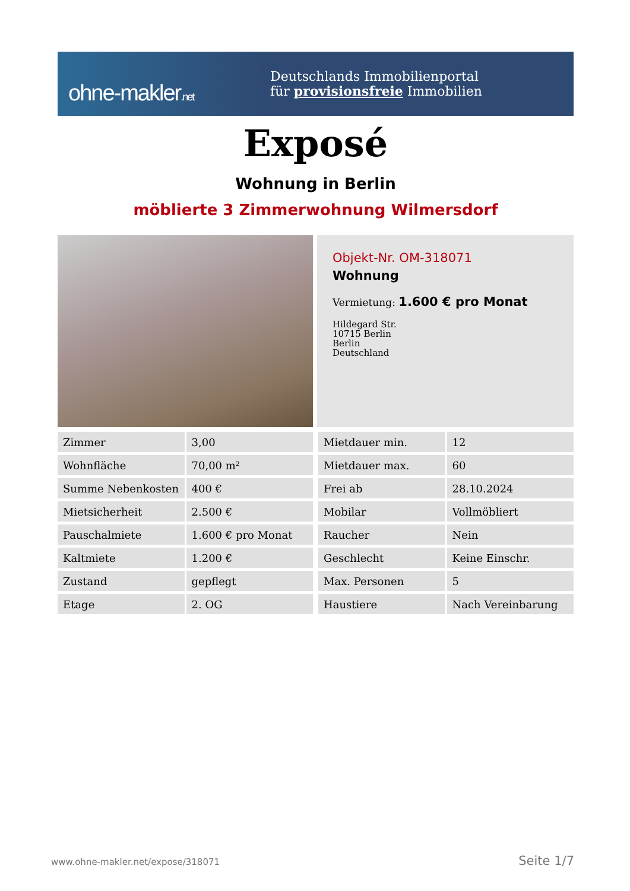ohne-makler.net
Deutschlands Immobilienportal
für provisionsfreie Immobilien
Exposé
Wohnung in Berlin
möblierte 3 Zimmerwohnung Wilmersdorf
Objekt-Nr. OM-318071
Wohnung
Vermietung: 1.600 € pro Monat
Hildegard Str.
10715 Berlin
Berlin
Deutschland
| Zimmer | 3,00 |
| Wohnfläche | 70,00 m² |
| Summe Nebenkosten | 400 € |
| Mietsicherheit | 2.500 € |
| Pauschalmiete | 1.600 € pro Monat |
| Kaltmiete | 1.200 € |
| Zustand | gepflegt |
| Etage | 2. OG |
| Mietdauer min. | 12 |
| Mietdauer max. | 60 |
| Frei ab | 28.10.2024 |
| Mobilar | Vollmöbliert |
| Raucher | Nein |
| Geschlecht | Keine Einschr. |
| Max. Personen | 5 |
| Haustiere | Nach Vereinbarung |
www.ohne-makler.net/expose/318071 Seite 1/7